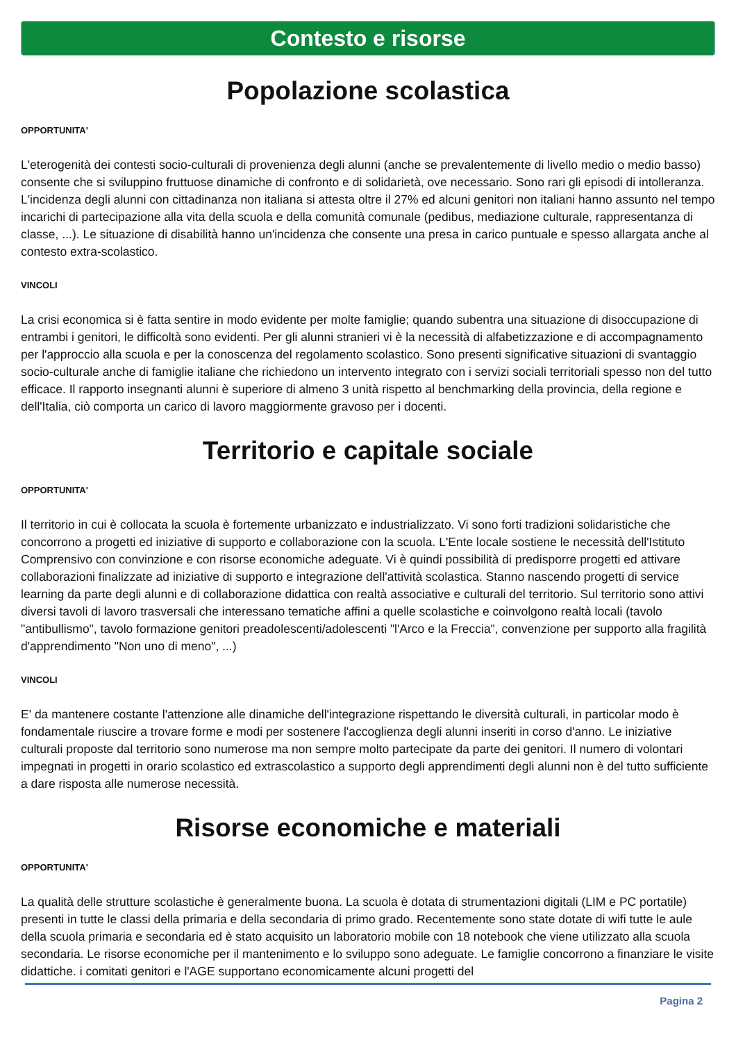Contesto e risorse
Popolazione scolastica
OPPORTUNITA'
L'eterogenità dei contesti socio-culturali di provenienza degli alunni (anche se prevalentemente di livello medio o medio basso) consente che si sviluppino fruttuose dinamiche di confronto e di solidarietà, ove necessario. Sono rari gli episodi di intolleranza. L'incidenza degli alunni con cittadinanza non italiana si attesta oltre il 27% ed alcuni genitori non italiani hanno assunto nel tempo incarichi di partecipazione alla vita della scuola e della comunità comunale (pedibus, mediazione culturale, rappresentanza di classe, ...). Le situazione di disabilità hanno un'incidenza che consente una presa in carico puntuale e spesso allargata anche al contesto extra-scolastico.
VINCOLI
La crisi economica si è fatta sentire in modo evidente per molte famiglie; quando subentra una situazione di disoccupazione di entrambi i genitori, le difficoltà sono evidenti. Per gli alunni stranieri vi è la necessità di alfabetizzazione e di accompagnamento per l'approccio alla scuola e per la conoscenza del regolamento scolastico. Sono presenti significative situazioni di svantaggio socio-culturale anche di famiglie italiane che richiedono un intervento integrato con i servizi sociali territoriali spesso non del tutto efficace. Il rapporto insegnanti alunni è superiore di almeno 3 unità rispetto al benchmarking della provincia, della regione e dell'Italia, ciò comporta un carico di lavoro maggiormente gravoso per i docenti.
Territorio e capitale sociale
OPPORTUNITA'
Il territorio in cui è collocata la scuola è fortemente urbanizzato e industrializzato. Vi sono forti tradizioni solidaristiche che concorrono a progetti ed iniziative di supporto e collaborazione con la scuola. L'Ente locale sostiene le necessità dell'Istituto Comprensivo con convinzione e con risorse economiche adeguate. Vi è quindi possibilità di predisporre progetti ed attivare collaborazioni finalizzate ad iniziative di supporto e integrazione dell'attività scolastica. Stanno nascendo progetti di service learning da parte degli alunni e di collaborazione didattica con realtà associative e culturali del territorio. Sul territorio sono attivi diversi tavoli di lavoro trasversali che interessano tematiche affini a quelle scolastiche e coinvolgono realtà locali (tavolo "antibullismo", tavolo formazione genitori preadolescenti/adolescenti "l'Arco e la Freccia", convenzione per supporto alla fragilità d'apprendimento "Non uno di meno", ...)
VINCOLI
E' da mantenere costante l'attenzione alle dinamiche dell'integrazione rispettando le diversità culturali, in particolar modo è fondamentale riuscire a trovare forme e modi per sostenere l'accoglienza degli alunni inseriti in corso d'anno. Le iniziative culturali proposte dal territorio sono numerose ma non sempre molto partecipate da parte dei genitori. Il numero di volontari impegnati in progetti in orario scolastico ed extrascolastico a supporto degli apprendimenti degli alunni non è del tutto sufficiente a dare risposta alle numerose necessità.
Risorse economiche e materiali
OPPORTUNITA'
La qualità delle strutture scolastiche è generalmente buona. La scuola è dotata di strumentazioni digitali (LIM e PC portatile) presenti in tutte le classi della primaria e della secondaria di primo grado. Recentemente sono state dotate di wifi tutte le aule della scuola primaria e secondaria ed è stato acquisito un laboratorio mobile con 18 notebook che viene utilizzato alla scuola secondaria. Le risorse economiche per il mantenimento e lo sviluppo sono adeguate. Le famiglie concorrono a finanziare le visite didattiche. i comitati genitori e l'AGE supportano economicamente alcuni progetti del
Pagina 2